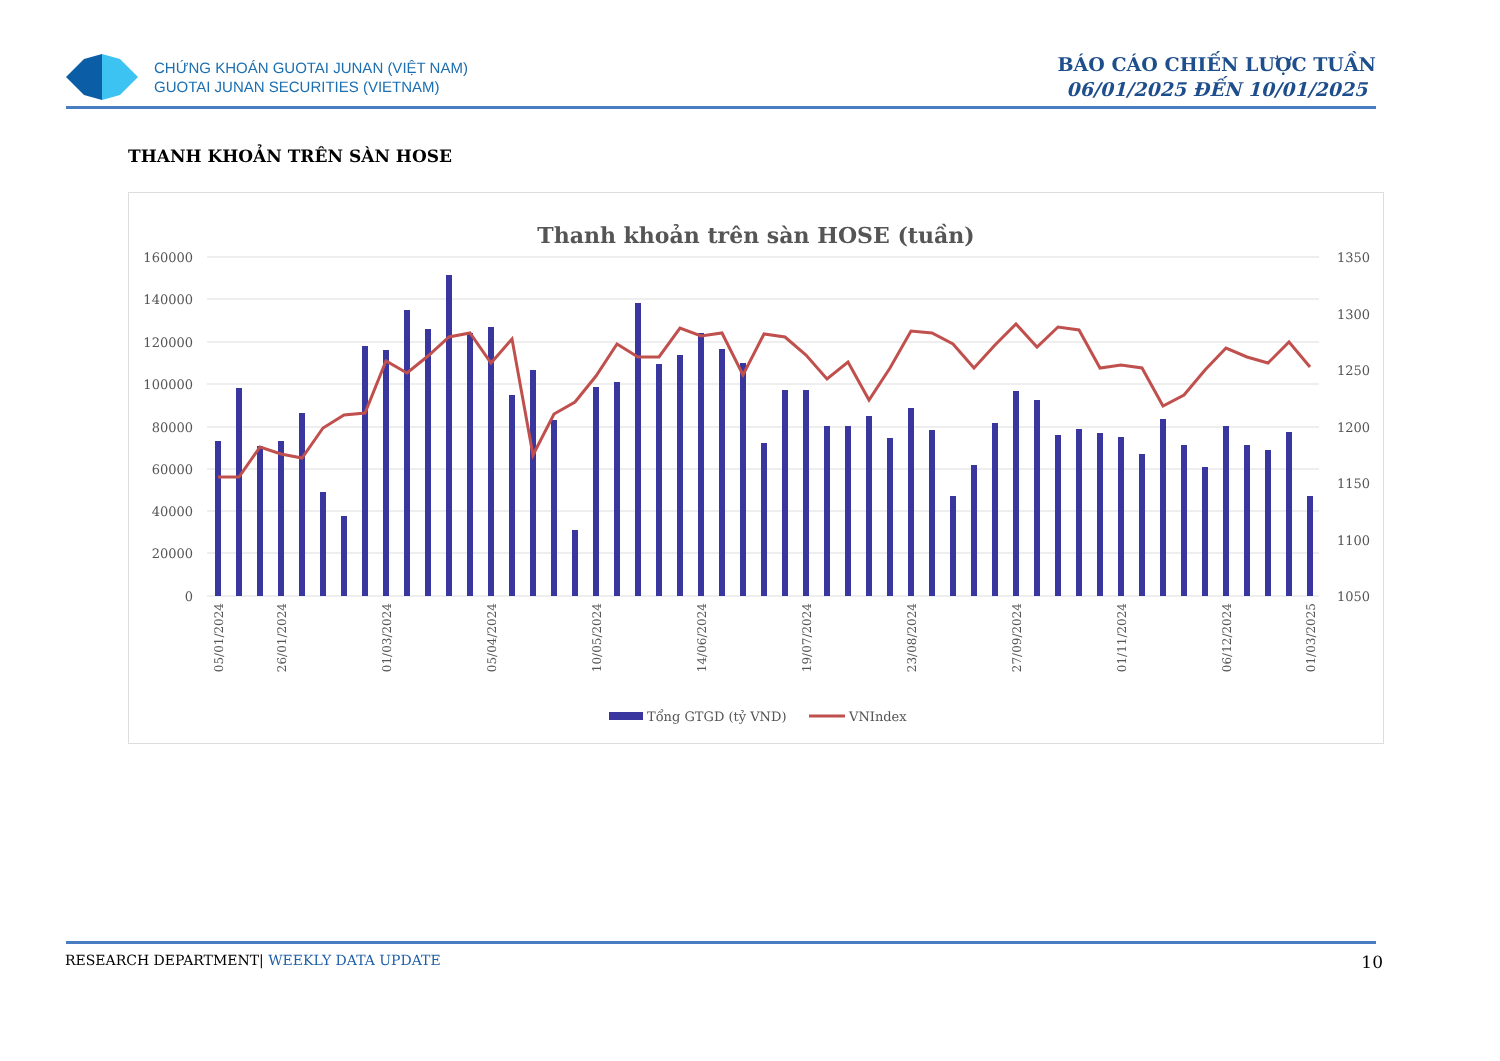CHỨNG KHOÁN GUOTAI JUNAN (VIỆT NAM)
GUOTAI JUNAN SECURITIES (VIETNAM)
BÁO CÁO CHIẾN LƯỢC TUẦN
06/01/2025 ĐẾN 10/01/2025
THANH KHOẢN TRÊN SÀN HOSE
Thanh khoản trên sàn HOSE (tuần)
160000
140000
120000
100000
80000
60000
40000
20000
0
1350
1300
1250
1200
1150
1100
1050
05/01/2024
26/01/2024
01/03/2024
05/04/2024
10/05/2024
14/06/2024
19/07/2024
23/08/2024
27/09/2024
01/11/2024
06/12/2024
01/03/2025
Tổng GTGD (tỷ VND)
VNIndex
RESEARCH DEPARTMENT| WEEKLY DATA UPDATE 10